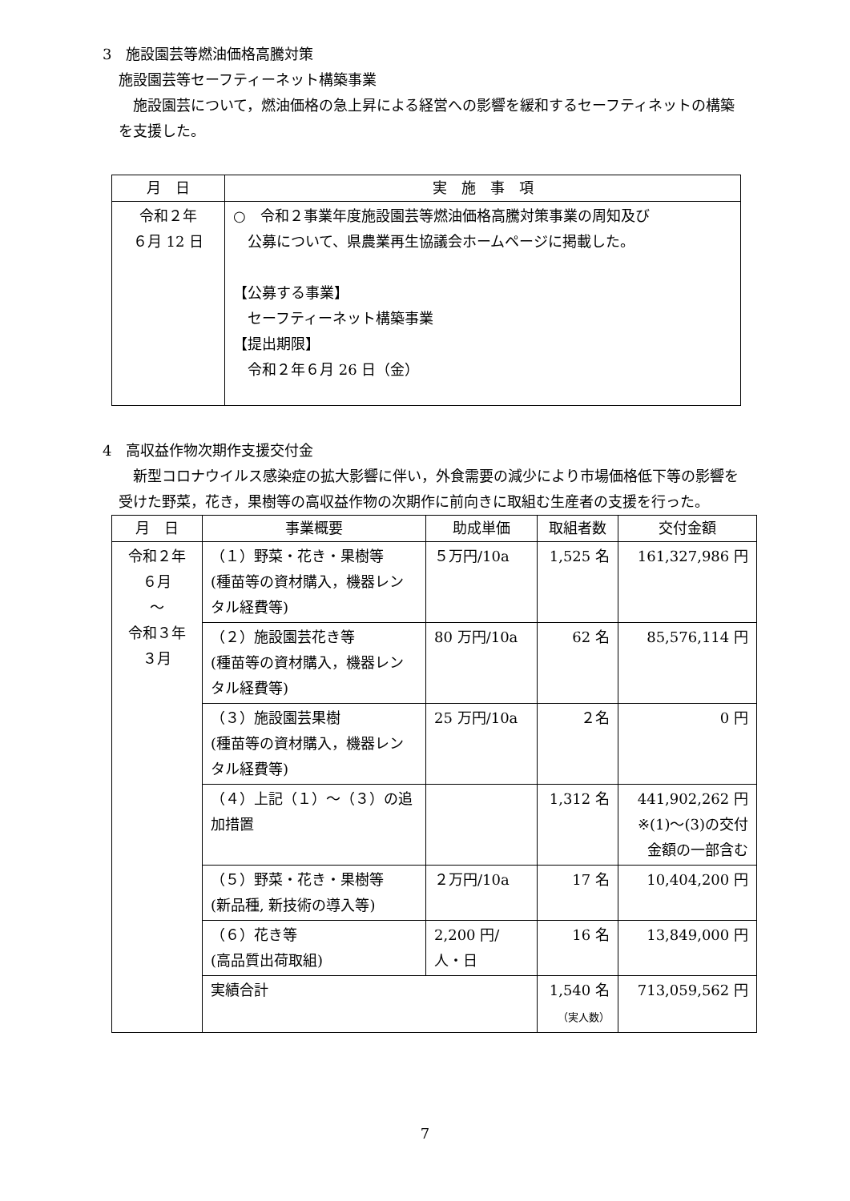3　施設園芸等燃油価格高騰対策
施設園芸等セーフティーネット構築事業
　施設園芸について，燃油価格の急上昇による経営への影響を緩和するセーフティネットの構築を支援した。
| 月 日 | 実 施 事 項 |
| --- | --- |
| 令和２年 ６月 12 日 | ○ 令和２事業年度施設園芸等燃油価格高騰対策事業の周知及び 公募について、県農業再生協議会ホームページに掲載した。 【公募する事業】 セーフティーネット構築事業 【提出期限】 令和２年６月 26 日（金） |
4　高収益作物次期作支援交付金
　新型コロナウイルス感染症の拡大影響に伴い，外食需要の減少により市場価格低下等の影響を受けた野菜，花き，果樹等の高収益作物の次期作に前向きに取組む生産者の支援を行った。
| 月 日 | 事業概要 | 助成単価 | 取組者数 | 交付金額 |
| --- | --- | --- | --- | --- |
| 令和２年 ６月 ～ 令和３年 ３月 | （１）野菜・花き・果樹等 (種苗等の資材購入，機器レンタル経費等) | ５万円/10a | 1,525 名 | 161,327,986 円 |
| | （２）施設園芸花き等 (種苗等の資材購入，機器レンタル経費等) | 80 万円/10a | 62 名 | 85,576,114 円 |
| | （３）施設園芸果樹 (種苗等の資材購入，機器レンタル経費等) | 25 万円/10a | ２名 | 0 円 |
| | （４）上記（１）～（３）の追加措置 | | 1,312 名 | 441,902,262 円 ※(1)～(3)の交付金額の一部含む |
| | （５）野菜・花き・果樹等 (新品種, 新技術の導入等) | ２万円/10a | 17 名 | 10,404,200 円 |
| | （６）花き等 (高品質出荷取組) | 2,200 円/ 人・日 | 16 名 | 13,849,000 円 |
| | 実績合計 | | 1,540 名 （実人数） | 713,059,562 円 |
7